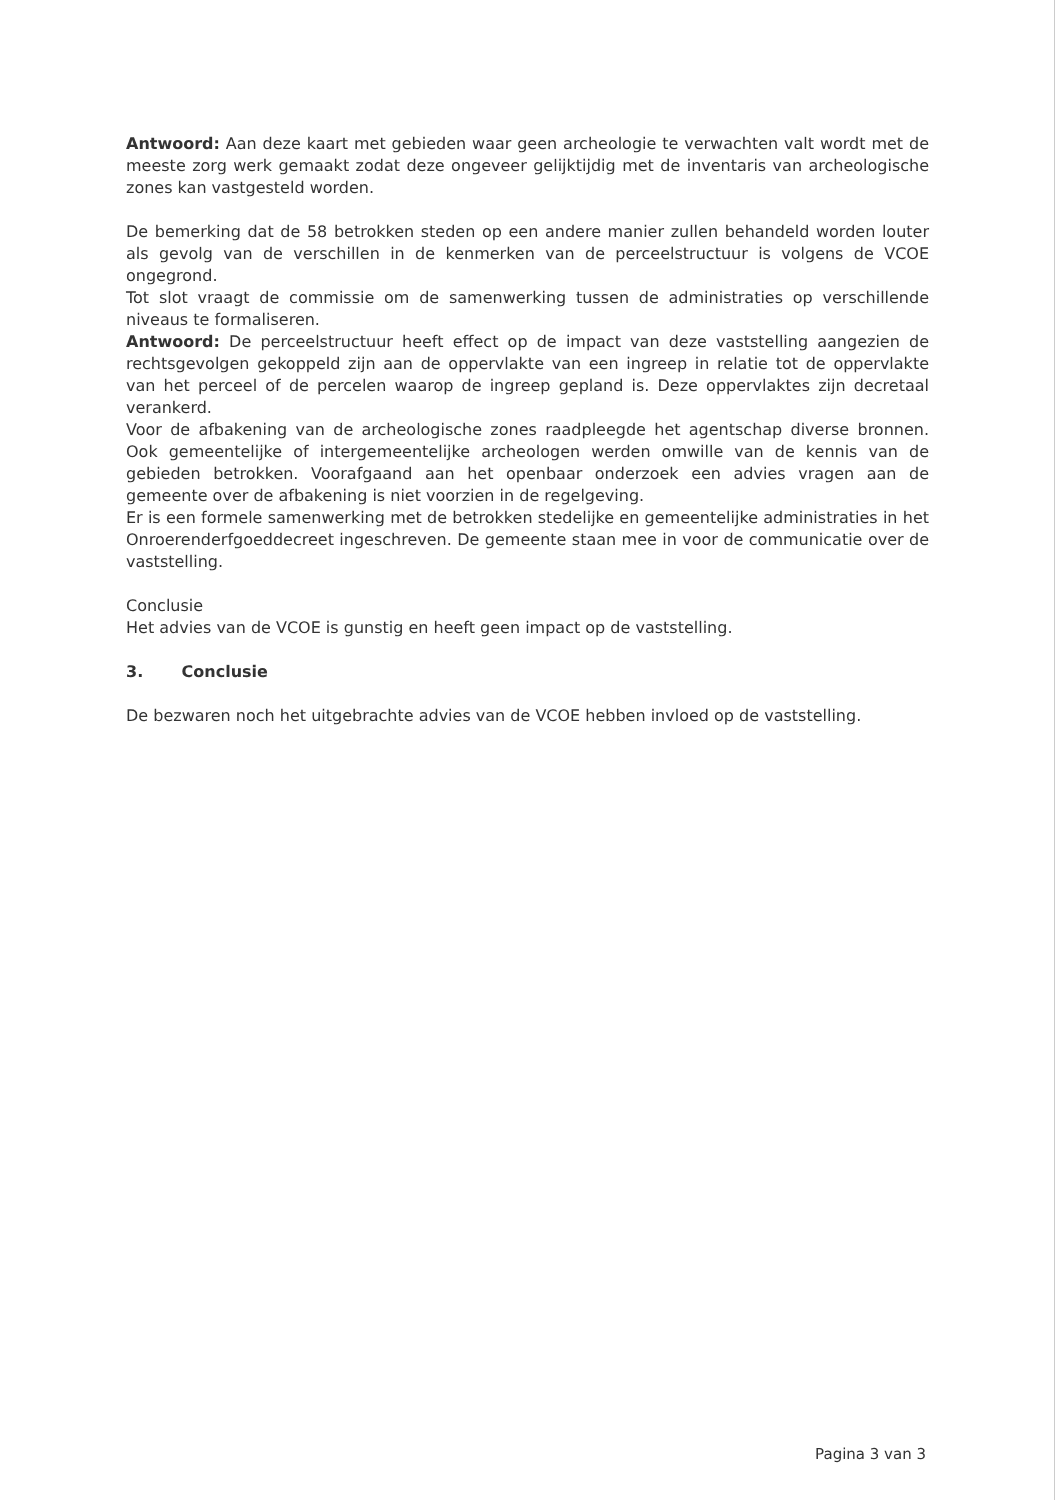Antwoord: Aan deze kaart met gebieden waar geen archeologie te verwachten valt wordt met de meeste zorg werk gemaakt zodat deze ongeveer gelijktijdig met de inventaris van archeologische zones kan vastgesteld worden.
De bemerking dat de 58 betrokken steden op een andere manier zullen behandeld worden louter als gevolg van de verschillen in de kenmerken van de perceelstructuur is volgens de VCOE ongegrond.
Tot slot vraagt de commissie om de samenwerking tussen de administraties op verschillende niveaus te formaliseren.
Antwoord: De perceelstructuur heeft effect op de impact van deze vaststelling aangezien de rechtsgevolgen gekoppeld zijn aan de oppervlakte van een ingreep in relatie tot de oppervlakte van het perceel of de percelen waarop de ingreep gepland is. Deze oppervlaktes zijn decretaal verankerd.
Voor de afbakening van de archeologische zones raadpleegde het agentschap diverse bronnen. Ook gemeentelijke of intergemeentelijke archeologen werden omwille van de kennis van de gebieden betrokken. Voorafgaand aan het openbaar onderzoek een advies vragen aan de gemeente over de afbakening is niet voorzien in de regelgeving.
Er is een formele samenwerking met de betrokken stedelijke en gemeentelijke administraties in het Onroerenderfgoeddecreet ingeschreven. De gemeente staan mee in voor de communicatie over de vaststelling.
Conclusie
Het advies van de VCOE is gunstig en heeft geen impact op de vaststelling.
3. Conclusie
De bezwaren noch het uitgebrachte advies van de VCOE hebben invloed op de vaststelling.
Pagina 3 van 3